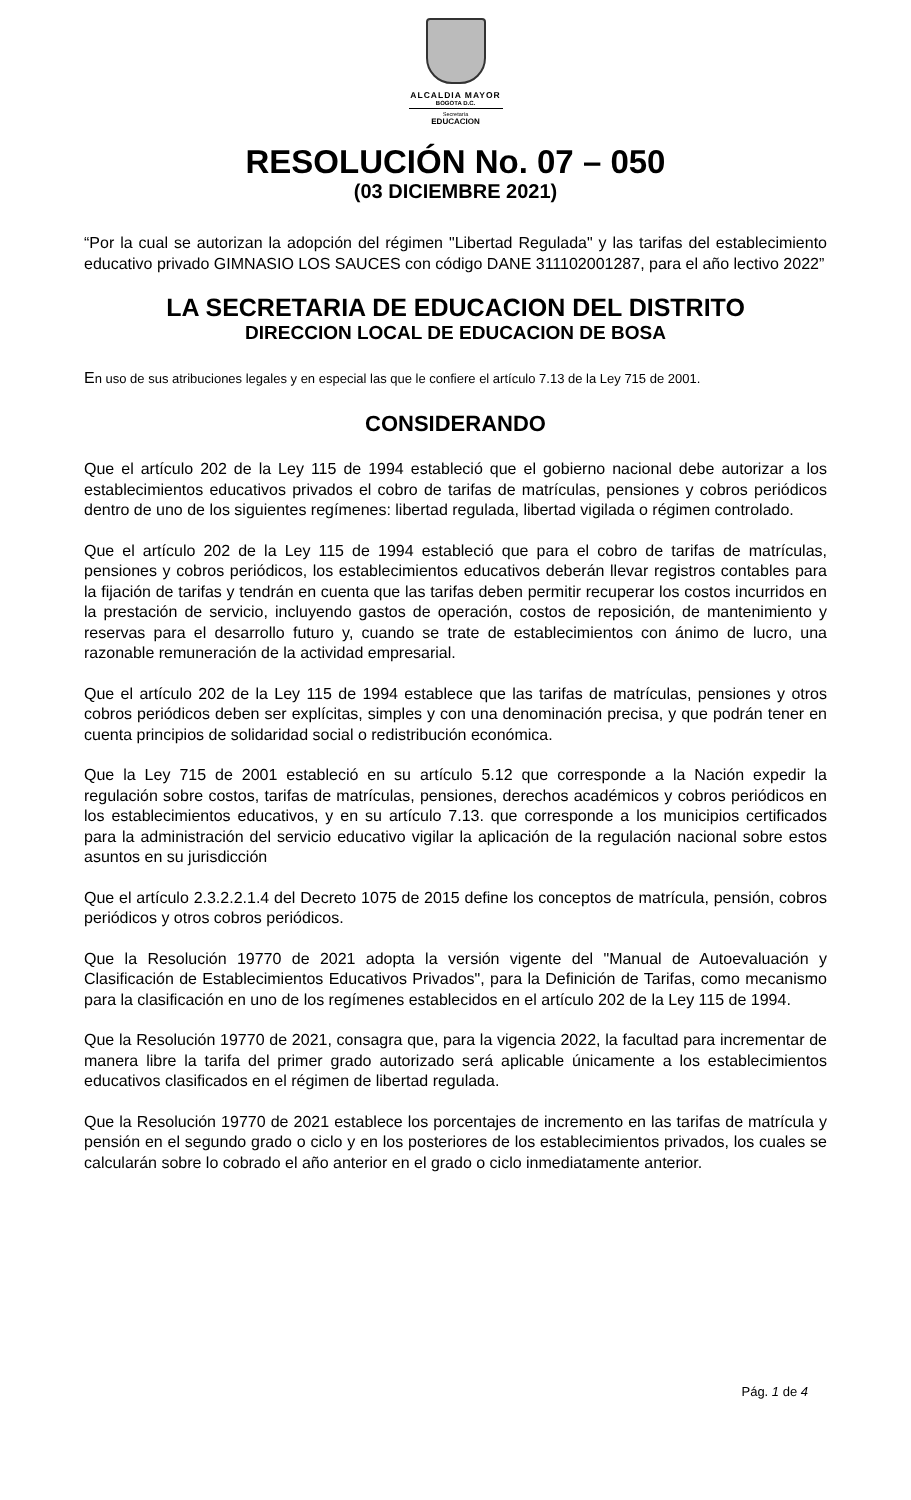ALCALDIA MAYOR
BOGOTA D.C.
Secretaría
EDUCACION
RESOLUCIÓN No. 07 – 050
(03 DICIEMBRE 2021)
“Por la cual se autorizan la adopción del régimen "Libertad Regulada" y las tarifas del establecimiento educativo privado GIMNASIO LOS SAUCES con código DANE 311102001287, para el año lectivo 2022”
LA SECRETARIA DE EDUCACION DEL DISTRITO
DIRECCION LOCAL DE EDUCACION DE BOSA
En uso de sus atribuciones legales y en especial las que le confiere el artículo 7.13 de la Ley 715 de 2001.
CONSIDERANDO
Que el artículo 202 de la Ley 115 de 1994 estableció que el gobierno nacional debe autorizar a los establecimientos educativos privados el cobro de tarifas de matrículas, pensiones y cobros periódicos dentro de uno de los siguientes regímenes: libertad regulada, libertad vigilada o régimen controlado.
Que el artículo 202 de la Ley 115 de 1994 estableció que para el cobro de tarifas de matrículas, pensiones y cobros periódicos, los establecimientos educativos deberán llevar registros contables para la fijación de tarifas y tendrán en cuenta que las tarifas deben permitir recuperar los costos incurridos en la prestación de servicio, incluyendo gastos de operación, costos de reposición, de mantenimiento y reservas para el desarrollo futuro y, cuando se trate de establecimientos con ánimo de lucro, una razonable remuneración de la actividad empresarial.
Que el artículo 202 de la Ley 115 de 1994 establece que las tarifas de matrículas, pensiones y otros cobros periódicos deben ser explícitas, simples y con una denominación precisa, y que podrán tener en cuenta principios de solidaridad social o redistribución económica.
Que la Ley 715 de 2001 estableció en su artículo 5.12 que corresponde a la Nación expedir la regulación sobre costos, tarifas de matrículas, pensiones, derechos académicos y cobros periódicos en los establecimientos educativos, y en su artículo 7.13. que corresponde a los municipios certificados para la administración del servicio educativo vigilar la aplicación de la regulación nacional sobre estos asuntos en su jurisdicción
Que el artículo 2.3.2.2.1.4 del Decreto 1075 de 2015 define los conceptos de matrícula, pensión, cobros periódicos y otros cobros periódicos.
Que la Resolución 19770 de 2021 adopta la versión vigente del "Manual de Autoevaluación y Clasificación de Establecimientos Educativos Privados", para la Definición de Tarifas, como mecanismo para la clasificación en uno de los regímenes establecidos en el artículo 202 de la Ley 115 de 1994.
Que la Resolución 19770 de 2021, consagra que, para la vigencia 2022, la facultad para incrementar de manera libre la tarifa del primer grado autorizado será aplicable únicamente a los establecimientos educativos clasificados en el régimen de libertad regulada.
Que la Resolución 19770 de 2021 establece los porcentajes de incremento en las tarifas de matrícula y pensión en el segundo grado o ciclo y en los posteriores de los establecimientos privados, los cuales se calcularán sobre lo cobrado el año anterior en el grado o ciclo inmediatamente anterior.
Pág. 1 de 4